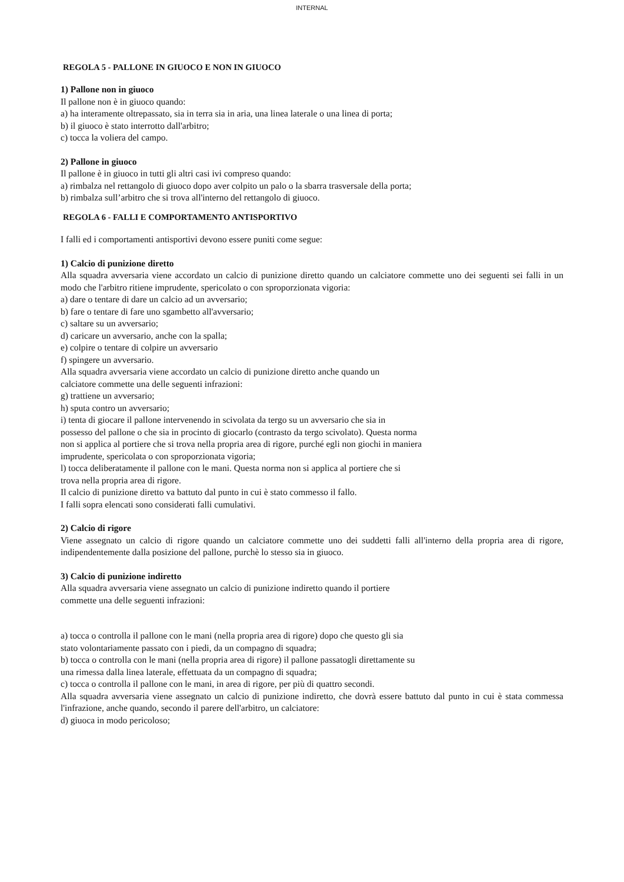INTERNAL
REGOLA 5 - PALLONE IN GIUOCO E NON IN GIUOCO
1) Pallone non in giuoco
Il pallone non è in giuoco quando:
a) ha interamente oltrepassato, sia in terra sia in aria, una linea laterale o una linea di porta;
b) il giuoco è stato interrotto dall'arbitro;
c) tocca la voliera del campo.
2) Pallone in giuoco
Il pallone è in giuoco in tutti gli altri casi ivi compreso quando:
a) rimbalza nel rettangolo di giuoco dopo aver colpito un palo o la sbarra trasversale della porta;
b) rimbalza sull’arbitro che si trova all'interno del rettangolo di giuoco.
REGOLA 6 - FALLI E COMPORTAMENTO ANTISPORTIVO
I falli ed i comportamenti antisportivi devono essere puniti come segue:
1) Calcio di punizione diretto
Alla squadra avversaria viene accordato un calcio di punizione diretto quando un calciatore commette uno dei seguenti sei falli in un modo che l'arbitro ritiene imprudente, spericolato o con sproporzionata vigoria:
a) dare o tentare di dare un calcio ad un avversario;
b) fare o tentare di fare uno sgambetto all'avversario;
c) saltare su un avversario;
d) caricare un avversario, anche con la spalla;
e) colpire o tentare di colpire un avversario
f) spingere un avversario.
Alla squadra avversaria viene accordato un calcio di punizione diretto anche quando un
calciatore commette una delle seguenti infrazioni:
g) trattiene un avversario;
h) sputa contro un avversario;
i) tenta di giocare il pallone intervenendo in scivolata da tergo su un avversario che sia in
possesso del pallone o che sia in procinto di giocarlo (contrasto da tergo scivolato). Questa norma
non si applica al portiere che si trova nella propria area di rigore, purché egli non giochi in maniera
imprudente, spericolata o con sproporzionata vigoria;
l) tocca deliberatamente il pallone con le mani. Questa norma non si applica al portiere che si
trova nella propria area di rigore.
Il calcio di punizione diretto va battuto dal punto in cui è stato commesso il fallo.
I falli sopra elencati sono considerati falli cumulativi.
2) Calcio di rigore
Viene assegnato un calcio di rigore quando un calciatore commette uno dei suddetti falli all'interno della propria area di rigore, indipendentemente dalla posizione del pallone, purchè lo stesso sia in giuoco.
3) Calcio di punizione indiretto
Alla squadra avversaria viene assegnato un calcio di punizione indiretto quando il portiere
commette una delle seguenti infrazioni:
a) tocca o controlla il pallone con le mani (nella propria area di rigore) dopo che questo gli sia
stato volontariamente passato con i piedi, da un compagno di squadra;
b) tocca o controlla con le mani (nella propria area di rigore) il pallone passatogli direttamente su
una rimessa dalla linea laterale, effettuata da un compagno di squadra;
c) tocca o controlla il pallone con le mani, in area di rigore, per più di quattro secondi.
Alla squadra avversaria viene assegnato un calcio di punizione indiretto, che dovrà essere battuto dal punto in cui è stata commessa l'infrazione, anche quando, secondo il parere dell'arbitro, un calciatore:
d) giuoca in modo pericoloso;